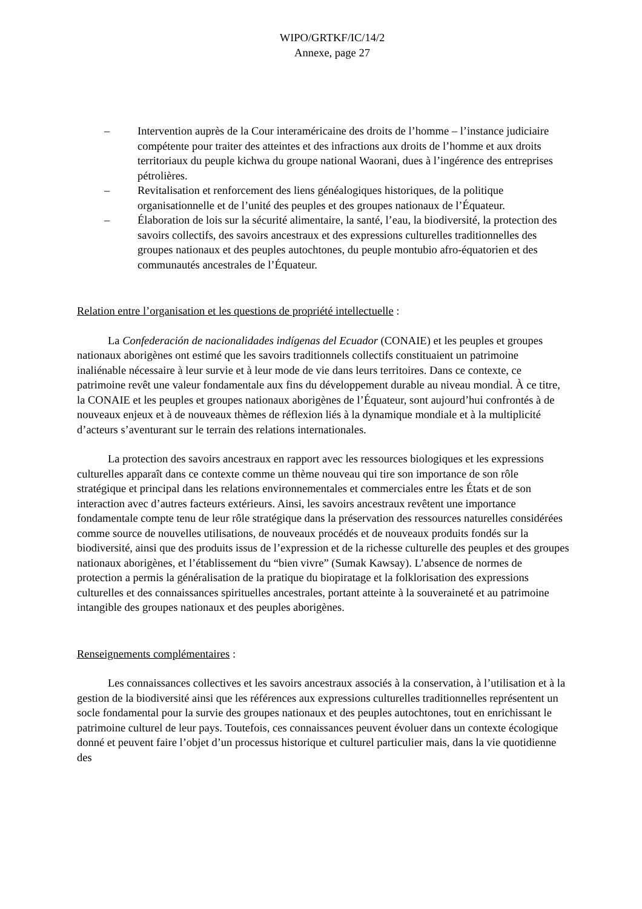WIPO/GRTKF/IC/14/2
Annexe, page 27
– Intervention auprès de la Cour interaméricaine des droits de l’homme – l’instance judiciaire compétente pour traiter des atteintes et des infractions aux droits de l’homme et aux droits territoriaux du peuple kichwa du groupe national Waorani, dues à l’ingérence des entreprises pétrolières.
– Revitalisation et renforcement des liens généalogiques historiques, de la politique organisationnelle et de l’unité des peuples et des groupes nationaux de l’Équateur.
– Élaboration de lois sur la sécurité alimentaire, la santé, l’eau, la biodiversité, la protection des savoirs collectifs, des savoirs ancestraux et des expressions culturelles traditionnelles des groupes nationaux et des peuples autochtones, du peuple montubio afro-équatorien et des communautés ancestrales de l’Équateur.
Relation entre l’organisation et les questions de propriété intellectuelle :
La Confederación de nacionalidades indígenas del Ecuador (CONAIE) et les peuples et groupes nationaux aborigènes ont estimé que les savoirs traditionnels collectifs constituaient un patrimoine inaliénable nécessaire à leur survie et à leur mode de vie dans leurs territoires. Dans ce contexte, ce patrimoine revêt une valeur fondamentale aux fins du développement durable au niveau mondial. À ce titre, la CONAIE et les peuples et groupes nationaux aborigènes de l’Équateur, sont aujourd’hui confrontés à de nouveaux enjeux et à de nouveaux thèmes de réflexion liés à la dynamique mondiale et à la multiplicité d’acteurs s’aventurant sur le terrain des relations internationales.
La protection des savoirs ancestraux en rapport avec les ressources biologiques et les expressions culturelles apparaît dans ce contexte comme un thème nouveau qui tire son importance de son rôle stratégique et principal dans les relations environnementales et commerciales entre les États et de son interaction avec d’autres facteurs extérieurs. Ainsi, les savoirs ancestraux revêtent une importance fondamentale compte tenu de leur rôle stratégique dans la préservation des ressources naturelles considérées comme source de nouvelles utilisations, de nouveaux procédés et de nouveaux produits fondés sur la biodiversité, ainsi que des produits issus de l’expression et de la richesse culturelle des peuples et des groupes nationaux aborigènes, et l’établissement du “bien vivre” (Sumak Kawsay). L’absence de normes de protection a permis la généralisation de la pratique du biopiratage et la folklorisation des expressions culturelles et des connaissances spirituelles ancestrales, portant atteinte à la souveraineté et au patrimoine intangible des groupes nationaux et des peuples aborigènes.
Renseignements complémentaires :
Les connaissances collectives et les savoirs ancestraux associés à la conservation, à l’utilisation et à la gestion de la biodiversité ainsi que les références aux expressions culturelles traditionnelles représentent un socle fondamental pour la survie des groupes nationaux et des peuples autochtones, tout en enrichissant le patrimoine culturel de leur pays. Toutefois, ces connaissances peuvent évoluer dans un contexte écologique donné et peuvent faire l’objet d’un processus historique et culturel particulier mais, dans la vie quotidienne des